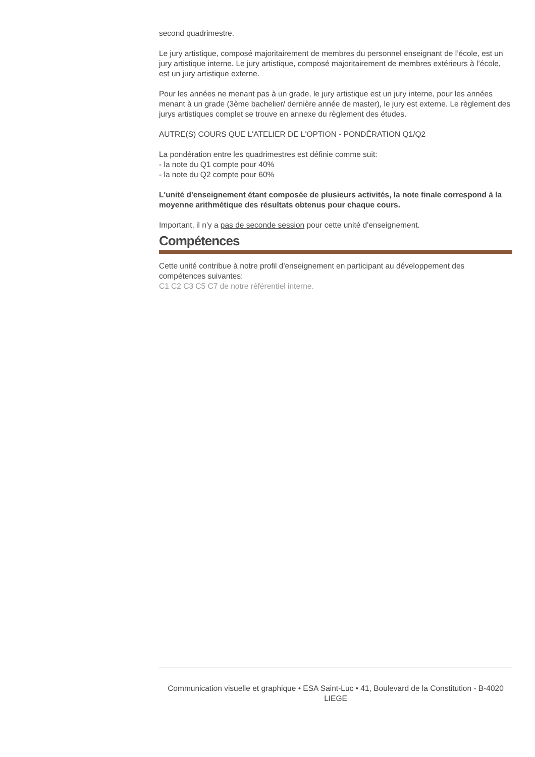second quadrimestre.
Le jury artistique, composé majoritairement de membres du personnel enseignant de l’école, est un jury artistique interne. Le jury artistique, composé majoritairement de membres extérieurs à l’école, est un jury artistique externe.
Pour les années ne menant pas à un grade, le jury artistique est un jury interne, pour les années menant à un grade (3ème bachelier/ dernière année de master), le jury est externe. Le règlement des jurys artistiques complet se trouve en annexe du règlement des études.
AUTRE(S) COURS QUE L'ATELIER DE L'OPTION - PONDÉRATION Q1/Q2
La pondération entre les quadrimestres est définie comme suit:
- la note du Q1 compte pour 40%
- la note du Q2 compte pour 60%
L'unité d'enseignement étant composée de plusieurs activités, la note finale correspond à la moyenne arithmétique des résultats obtenus pour chaque cours.
Important, il n'y a pas de seconde session pour cette unité d'enseignement.
Compétences
Cette unité contribue à notre profil d'enseignement en participant au développement des compétences suivantes:
C1 C2 C3 C5 C7 de notre référentiel interne.
Communication visuelle et graphique • ESA Saint-Luc • 41, Boulevard de la Constitution - B-4020 LIEGE